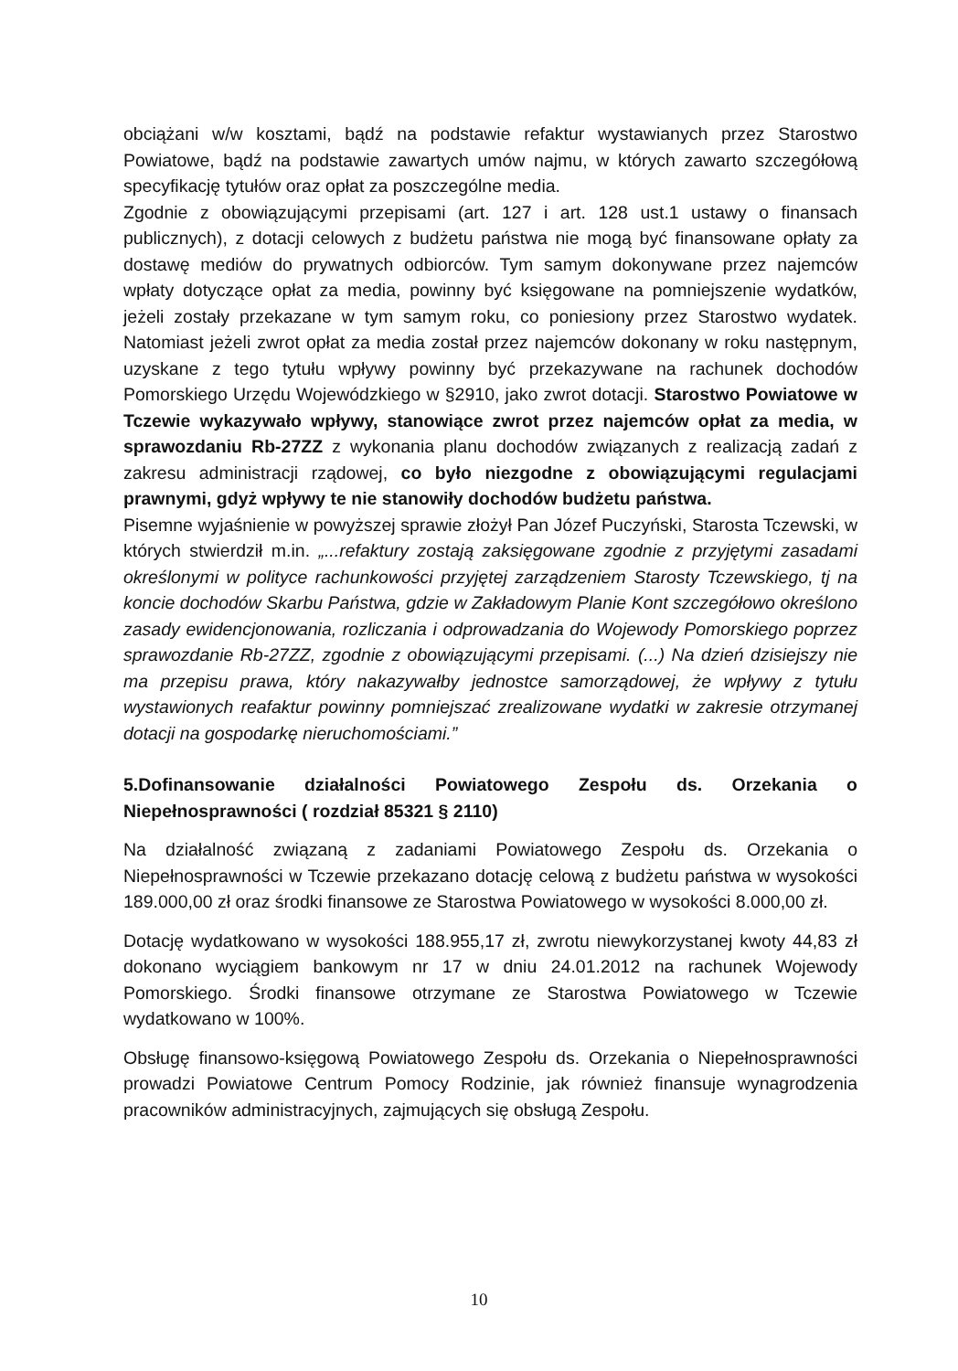obciążani w/w kosztami, bądź na podstawie refaktur wystawianych przez Starostwo Powiatowe, bądź na podstawie zawartych umów najmu, w których zawarto szczegółową specyfikację tytułów oraz opłat za poszczególne media.
Zgodnie z obowiązującymi przepisami (art. 127 i art. 128 ust.1 ustawy o finansach publicznych), z dotacji celowych z budżetu państwa nie mogą być finansowane opłaty za dostawę mediów do prywatnych odbiorców. Tym samym dokonywane przez najemców wpłaty dotyczące opłat za media, powinny być księgowane na pomniejszenie wydatków, jeżeli zostały przekazane w tym samym roku, co poniesiony przez Starostwo wydatek. Natomiast jeżeli zwrot opłat za media został przez najemców dokonany w roku następnym, uzyskane z tego tytułu wpływy powinny być przekazywane na rachunek dochodów Pomorskiego Urzędu Wojewódzkiego w §2910, jako zwrot dotacji. Starostwo Powiatowe w Tczewie wykazywało wpływy, stanowiące zwrot przez najemców opłat za media, w sprawozdaniu Rb-27ZZ z wykonania planu dochodów związanych z realizacją zadań z zakresu administracji rządowej, co było niezgodne z obowiązującymi regulacjami prawnymi, gdyż wpływy te nie stanowiły dochodów budżetu państwa.
Pisemne wyjaśnienie w powyższej sprawie złożył Pan Józef Puczyński, Starosta Tczewski, w których stwierdził m.in. „...refaktury zostają zaksięgowane zgodnie z przyjętymi zasadami określonymi w polityce rachunkowości przyjętej zarządzeniem Starosty Tczewskiego, tj na koncie dochodów Skarbu Państwa, gdzie w Zakładowym Planie Kont szczegółowo określono zasady ewidencjonowania, rozliczania i odprowadzania do Wojewody Pomorskiego poprzez sprawozdanie Rb-27ZZ, zgodnie z obowiązującymi przepisami. (...) Na dzień dzisiejszy nie ma przepisu prawa, który nakazywałby jednostce samorządowej, że wpływy z tytułu wystawionych reafaktur powinny pomniejszać zrealizowane wydatki w zakresie otrzymanej dotacji na gospodarkę nieruchomościami.”
5.Dofinansowanie działalności Powiatowego Zespołu ds. Orzekania o Niepełnosprawności ( rozdział 85321 § 2110)
Na działalność związaną z zadaniami Powiatowego Zespołu ds. Orzekania o Niepełnosprawności w Tczewie przekazano dotację celową z budżetu państwa w wysokości 189.000,00 zł oraz środki finansowe ze Starostwa Powiatowego w wysokości 8.000,00 zł.
Dotację wydatkowano w wysokości 188.955,17 zł, zwrotu niewykorzystanej kwoty 44,83 zł dokonano wyciągiem bankowym nr 17 w dniu 24.01.2012 na rachunek Wojewody Pomorskiego. Środki finansowe otrzymane ze Starostwa Powiatowego w Tczewie wydatkowano w 100%.
Obsługę finansowo-księgową Powiatowego Zespołu ds. Orzekania o Niepełnosprawności prowadzi Powiatowe Centrum Pomocy Rodzinie, jak również finansuje wynagrodzenia pracowników administracyjnych, zajmujących się obsługą Zespołu.
10